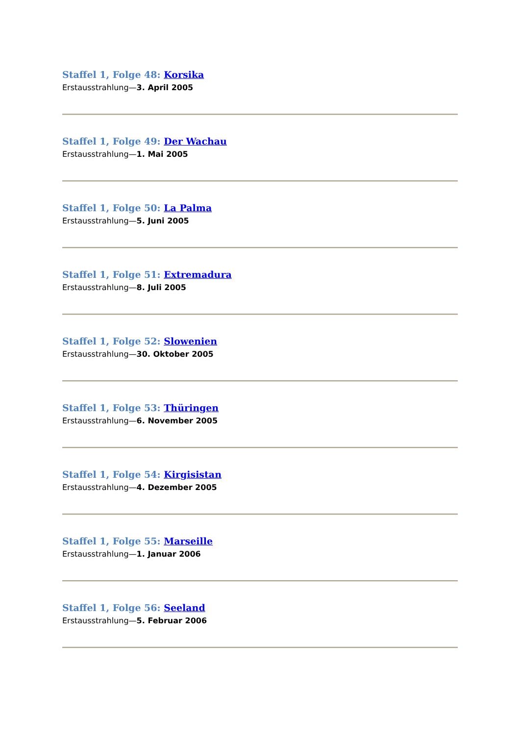Staffel 1, Folge 48: Korsika
Erstausstrahlung—3. April 2005
Staffel 1, Folge 49: Der Wachau
Erstausstrahlung—1. Mai 2005
Staffel 1, Folge 50: La Palma
Erstausstrahlung—5. Juni 2005
Staffel 1, Folge 51: Extremadura
Erstausstrahlung—8. Juli 2005
Staffel 1, Folge 52: Slowenien
Erstausstrahlung—30. Oktober 2005
Staffel 1, Folge 53: Thüringen
Erstausstrahlung—6. November 2005
Staffel 1, Folge 54: Kirgisistan
Erstausstrahlung—4. Dezember 2005
Staffel 1, Folge 55: Marseille
Erstausstrahlung—1. Januar 2006
Staffel 1, Folge 56: Seeland
Erstausstrahlung—5. Februar 2006